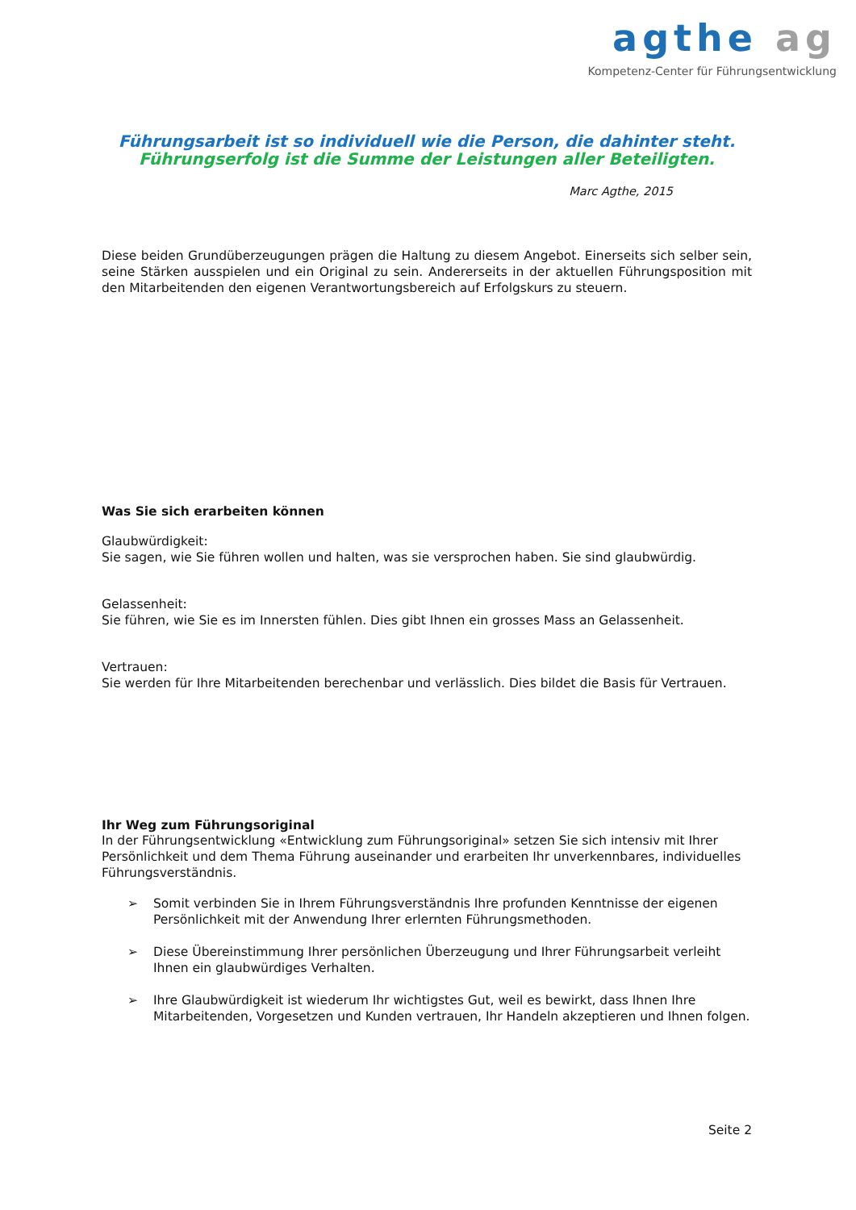agthe ag
Kompetenz-Center für Führungsentwicklung
Führungsarbeit ist so individuell wie die Person, die dahinter steht.
Führungserfolg ist die Summe der Leistungen aller Beteiligten.
Marc Agthe, 2015
Diese beiden Grundüberzeugungen prägen die Haltung zu diesem Angebot. Einerseits sich selber sein, seine Stärken ausspielen und ein Original zu sein. Andererseits in der aktuellen Führungsposition mit den Mitarbeitenden den eigenen Verantwortungsbereich auf Erfolgskurs zu steuern.
Was Sie sich erarbeiten können
Glaubwürdigkeit:
Sie sagen, wie Sie führen wollen und halten, was sie versprochen haben. Sie sind glaubwürdig.
Gelassenheit:
Sie führen, wie Sie es im Innersten fühlen. Dies gibt Ihnen ein grosses Mass an Gelassenheit.
Vertrauen:
Sie werden für Ihre Mitarbeitenden berechenbar und verlässlich. Dies bildet die Basis für Vertrauen.
Ihr Weg zum Führungsoriginal
In der Führungsentwicklung «Entwicklung zum Führungsoriginal» setzen Sie sich intensiv mit Ihrer Persönlichkeit und dem Thema Führung auseinander und erarbeiten Ihr unverkennbares, individuelles Führungsverständnis.
➢ Somit verbinden Sie in Ihrem Führungsverständnis Ihre profunden Kenntnisse der eigenen Persönlichkeit mit der Anwendung Ihrer erlernten Führungsmethoden.
➢ Diese Übereinstimmung Ihrer persönlichen Überzeugung und Ihrer Führungsarbeit verleiht Ihnen ein glaubwürdiges Verhalten.
➢ Ihre Glaubwürdigkeit ist wiederum Ihr wichtigstes Gut, weil es bewirkt, dass Ihnen Ihre Mitarbeitenden, Vorgesetzen und Kunden vertrauen, Ihr Handeln akzeptieren und Ihnen folgen.
Seite 2